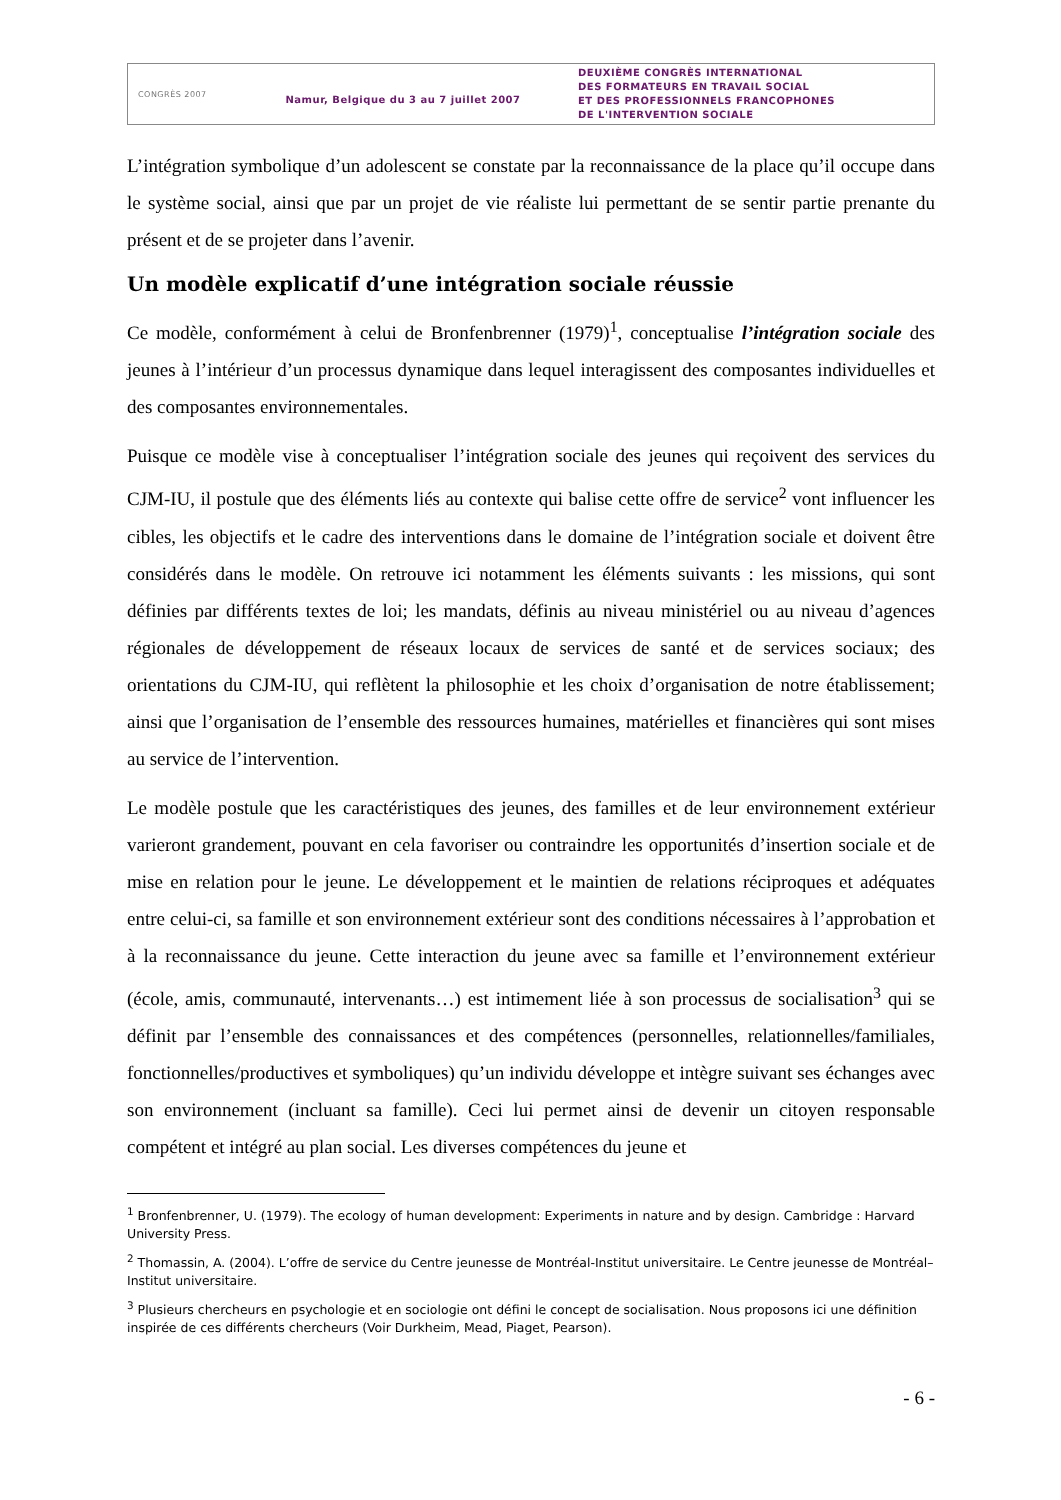CONGRÈS 2007
Namur, Belgique du 3 au 7 juillet 2007
DEUXIÈME CONGRÈS INTERNATIONAL
DES FORMATEURS EN TRAVAIL SOCIAL
ET DES PROFESSIONNELS FRANCOPHONES
DE L'INTERVENTION SOCIALE
L’intégration symbolique d’un adolescent se constate par la reconnaissance de la place qu’il occupe dans le système social, ainsi que par un projet de vie réaliste lui permettant de se sentir partie prenante du présent et de se projeter dans l’avenir.
Un modèle explicatif d’une intégration sociale réussie
Ce modèle, conformément à celui de Bronfenbrenner (1979)<sup>1</sup>, conceptualise l’intégration sociale des jeunes à l’intérieur d’un processus dynamique dans lequel interagissent des composantes individuelles et des composantes environnementales.
Puisque ce modèle vise à conceptualiser l’intégration sociale des jeunes qui reçoivent des services du CJM-IU, il postule que des éléments liés au contexte qui balise cette offre de service<sup>2</sup> vont influencer les cibles, les objectifs et le cadre des interventions dans le domaine de l’intégration sociale et doivent être considérés dans le modèle. On retrouve ici notamment les éléments suivants : les missions, qui sont définies par différents textes de loi; les mandats, définis au niveau ministériel ou au niveau d’agences régionales de développement de réseaux locaux de services de santé et de services sociaux; des orientations du CJM-IU, qui reflètent la philosophie et les choix d’organisation de notre établissement; ainsi que l’organisation de l’ensemble des ressources humaines, matérielles et financières qui sont mises au service de l’intervention.
Le modèle postule que les caractéristiques des jeunes, des familles et de leur environnement extérieur varieront grandement, pouvant en cela favoriser ou contraindre les opportunités d’insertion sociale et de mise en relation pour le jeune. Le développement et le maintien de relations réciproques et adéquates entre celui-ci, sa famille et son environnement extérieur sont des conditions nécessaires à l’approbation et à la reconnaissance du jeune. Cette interaction du jeune avec sa famille et l’environnement extérieur (école, amis, communauté, intervenants…) est intimement liée à son processus de socialisation<sup>3</sup> qui se définit par l’ensemble des connaissances et des compétences (personnelles, relationnelles/familiales, fonctionnelles/productives et symboliques) qu’un individu développe et intègre suivant ses échanges avec son environnement (incluant sa famille). Ceci lui permet ainsi de devenir un citoyen responsable compétent et intégré au plan social. Les diverses compétences du jeune et
<sup>1</sup> Bronfenbrenner, U. (1979). The ecology of human development: Experiments in nature and by design. Cambridge : Harvard University Press.
<sup>2</sup> Thomassin, A. (2004). L’offre de service du Centre jeunesse de Montréal-Institut universitaire. Le Centre jeunesse de Montréal–Institut universitaire.
<sup>3</sup> Plusieurs chercheurs en psychologie et en sociologie ont défini le concept de socialisation. Nous proposons ici une définition inspirée de ces différents chercheurs (Voir Durkheim, Mead, Piaget, Pearson).
- 6 -